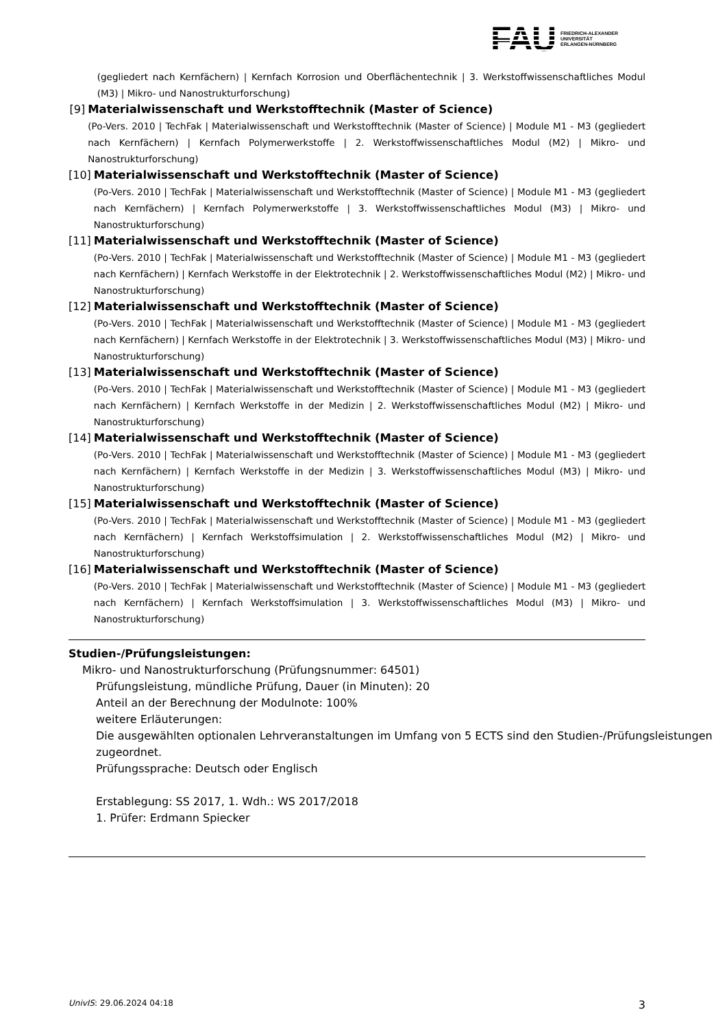FAU
FRIEDRICH-ALEXANDER
UNIVERSITÄT
ERLANGEN-NÜRNBERG
(gegliedert nach Kernfächern) | Kernfach Korrosion und Oberflächentechnik | 3. Werkstoffwissenschaftliches Modul (M3) | Mikro- und Nanostrukturforschung)
[9] Materialwissenschaft und Werkstofftechnik (Master of Science)
(Po-Vers. 2010 | TechFak | Materialwissenschaft und Werkstofftechnik (Master of Science) | Module M1 - M3 (gegliedert nach Kernfächern) | Kernfach Polymerwerkstoffe | 2. Werkstoffwissenschaftliches Modul (M2) | Mikro- und Nanostrukturforschung)
[10] Materialwissenschaft und Werkstofftechnik (Master of Science)
(Po-Vers. 2010 | TechFak | Materialwissenschaft und Werkstofftechnik (Master of Science) | Module M1 - M3 (gegliedert nach Kernfächern) | Kernfach Polymerwerkstoffe | 3. Werkstoffwissenschaftliches Modul (M3) | Mikro- und Nanostrukturforschung)
[11] Materialwissenschaft und Werkstofftechnik (Master of Science)
(Po-Vers. 2010 | TechFak | Materialwissenschaft und Werkstofftechnik (Master of Science) | Module M1 - M3 (gegliedert nach Kernfächern) | Kernfach Werkstoffe in der Elektrotechnik | 2. Werkstoffwissenschaftliches Modul (M2) | Mikro- und Nanostrukturforschung)
[12] Materialwissenschaft und Werkstofftechnik (Master of Science)
(Po-Vers. 2010 | TechFak | Materialwissenschaft und Werkstofftechnik (Master of Science) | Module M1 - M3 (gegliedert nach Kernfächern) | Kernfach Werkstoffe in der Elektrotechnik | 3. Werkstoffwissenschaftliches Modul (M3) | Mikro- und Nanostrukturforschung)
[13] Materialwissenschaft und Werkstofftechnik (Master of Science)
(Po-Vers. 2010 | TechFak | Materialwissenschaft und Werkstofftechnik (Master of Science) | Module M1 - M3 (gegliedert nach Kernfächern) | Kernfach Werkstoffe in der Medizin | 2. Werkstoffwissenschaftliches Modul (M2) | Mikro- und Nanostrukturforschung)
[14] Materialwissenschaft und Werkstofftechnik (Master of Science)
(Po-Vers. 2010 | TechFak | Materialwissenschaft und Werkstofftechnik (Master of Science) | Module M1 - M3 (gegliedert nach Kernfächern) | Kernfach Werkstoffe in der Medizin | 3. Werkstoffwissenschaftliches Modul (M3) | Mikro- und Nanostrukturforschung)
[15] Materialwissenschaft und Werkstofftechnik (Master of Science)
(Po-Vers. 2010 | TechFak | Materialwissenschaft und Werkstofftechnik (Master of Science) | Module M1 - M3 (gegliedert nach Kernfächern) | Kernfach Werkstoffsimulation | 2. Werkstoffwissenschaftliches Modul (M2) | Mikro- und Nanostrukturforschung)
[16] Materialwissenschaft und Werkstofftechnik (Master of Science)
(Po-Vers. 2010 | TechFak | Materialwissenschaft und Werkstofftechnik (Master of Science) | Module M1 - M3 (gegliedert nach Kernfächern) | Kernfach Werkstoffsimulation | 3. Werkstoffwissenschaftliches Modul (M3) | Mikro- und Nanostrukturforschung)
Studien-/Prüfungsleistungen:
Mikro- und Nanostrukturforschung (Prüfungsnummer: 64501)
Prüfungsleistung, mündliche Prüfung, Dauer (in Minuten): 20
Anteil an der Berechnung der Modulnote: 100%
weitere Erläuterungen:
Die ausgewählten optionalen Lehrveranstaltungen im Umfang von 5 ECTS sind den Studien-/Prüfungsleistungen zugeordnet.
Prüfungssprache: Deutsch oder Englisch
Erstablegung: SS 2017, 1. Wdh.: WS 2017/2018
1. Prüfer: Erdmann Spiecker
UnivIS: 29.06.2024 04:18 3